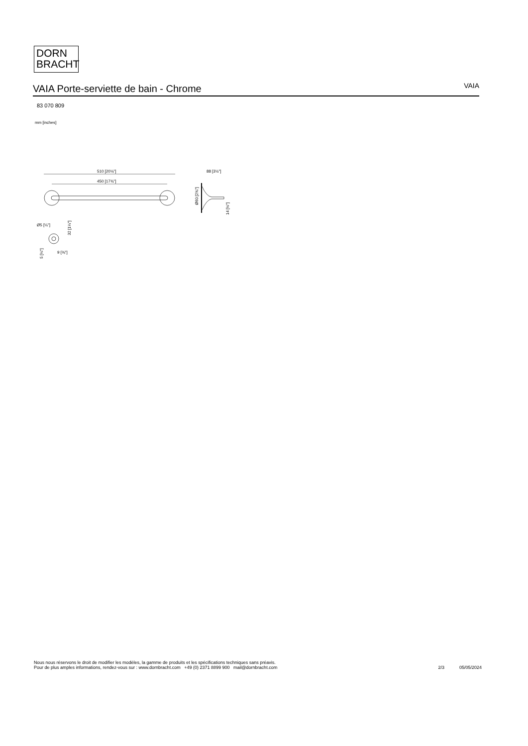DORN
BRACHT
VAIA Porte-serviette de bain - Chrome
VAIA
83 070 809
mm [inches]
510 [20⅛"]
450 [17¾"]
88 [3½"]
Ø60 [2⅜"]
14 [½"]
Ø5 [¼"]
32 [1¼"]
9 [⅜"]
5 [¼"]
Nous nous réservons le droit de modifier les modèles, la gamme de produits et les spécifications techniques sans préavis.
Pour de plus amples informations, rendez-vous sur : www.dornbracht.com +49 (0) 2371 8899 900 mail@dornbracht.com
2/3 05/05/2024